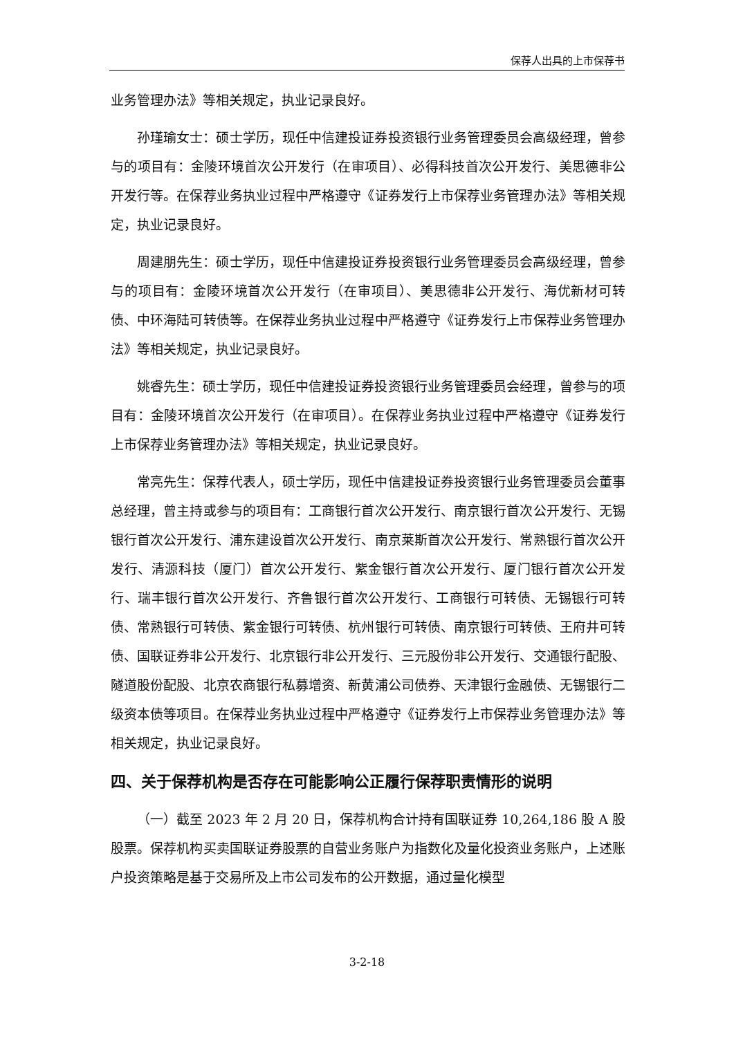保荐人出具的上市保荐书
业务管理办法》等相关规定，执业记录良好。
孙瑾瑜女士：硕士学历，现任中信建投证券投资银行业务管理委员会高级经理，曾参与的项目有：金陵环境首次公开发行（在审项目）、必得科技首次公开发行、美思德非公开发行等。在保荐业务执业过程中严格遵守《证券发行上市保荐业务管理办法》等相关规定，执业记录良好。
周建朋先生：硕士学历，现任中信建投证券投资银行业务管理委员会高级经理，曾参与的项目有：金陵环境首次公开发行（在审项目）、美思德非公开发行、海优新材可转债、中环海陆可转债等。在保荐业务执业过程中严格遵守《证券发行上市保荐业务管理办法》等相关规定，执业记录良好。
姚睿先生：硕士学历，现任中信建投证券投资银行业务管理委员会经理，曾参与的项目有：金陵环境首次公开发行（在审项目）。在保荐业务执业过程中严格遵守《证券发行上市保荐业务管理办法》等相关规定，执业记录良好。
常亮先生：保荐代表人，硕士学历，现任中信建投证券投资银行业务管理委员会董事总经理，曾主持或参与的项目有：工商银行首次公开发行、南京银行首次公开发行、无锡银行首次公开发行、浦东建设首次公开发行、南京莱斯首次公开发行、常熟银行首次公开发行、清源科技（厦门）首次公开发行、紫金银行首次公开发行、厦门银行首次公开发行、瑞丰银行首次公开发行、齐鲁银行首次公开发行、工商银行可转债、无锡银行可转债、常熟银行可转债、紫金银行可转债、杭州银行可转债、南京银行可转债、王府井可转债、国联证券非公开发行、北京银行非公开发行、三元股份非公开发行、交通银行配股、隧道股份配股、北京农商银行私募增资、新黄浦公司债券、天津银行金融债、无锡银行二级资本债等项目。在保荐业务执业过程中严格遵守《证券发行上市保荐业务管理办法》等相关规定，执业记录良好。
四、关于保荐机构是否存在可能影响公正履行保荐职责情形的说明
（一）截至 2023 年 2 月 20 日，保荐机构合计持有国联证券 10,264,186 股 A 股股票。保荐机构买卖国联证券股票的自营业务账户为指数化及量化投资业务账户，上述账户投资策略是基于交易所及上市公司发布的公开数据，通过量化模型
3-2-18